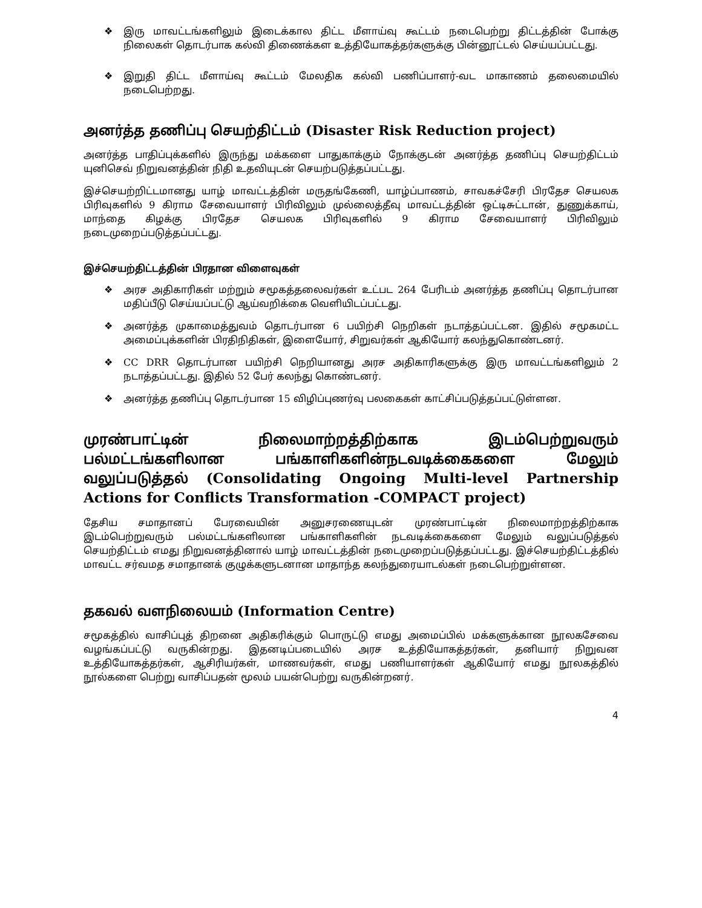❖ இரு மாவட்டங்களிலும் இடைக்கால திட்ட மீளாய்வு கூட்டம் நடைபெற்று திட்டத்தின் போக்கு நிலைகள் தொடர்பாக கல்வி திணைக்கள உத்தியோகத்தர்களுக்கு பின்னூட்டல் செய்யப்பட்டது.
❖ இறுதி திட்ட மீளாய்வு கூட்டம் மேலதிக கல்வி பணிப்பாளர்-வட மாகாணம் தலைமையில் நடைபெற்றது.
அனர்த்த தணிப்பு செயற்திட்டம் (Disaster Risk Reduction project)
அனர்த்த பாதிப்புக்களில் இருந்து மக்களை பாதுகாக்கும் நோக்குடன் அனர்த்த தணிப்பு செயற்திட்டம் யுனிசெவ் நிறுவனத்தின் நிதி உதவியுடன் செயற்படுத்தப்பட்டது.
இச்செயற்றிட்டமானது யாழ் மாவட்டத்தின் மருதங்கேணி, யாழ்ப்பாணம், சாவகச்சேரி பிரதேச செயலக பிரிவுகளில் 9 கிராம சேவையாளர் பிரிவிலும் முல்லைத்தீவு மாவட்டத்தின் ஒட்டிசுட்டான், துணுக்காய், மாந்தை கிழக்கு பிரதேச செயலக பிரிவுகளில் 9 கிராம சேவையாளர் பிரிவிலும் நடைமுறைப்படுத்தப்பட்டது.
இச்செயற்திட்டத்தின் பிரதான விளைவுகள்
❖ அரச அதிகாரிகள் மற்றும் சமூகத்தலைவர்கள் உட்பட 264 பேரிடம் அனர்த்த தணிப்பு தொடர்பான மதிப்பீடு செய்யப்பட்டு ஆய்வறிக்கை வெளியிடப்பட்டது.
❖ அனர்த்த முகாமைத்துவம் தொடர்பான 6 பயிற்சி நெறிகள் நடாத்தப்பட்டன. இதில் சமூகமட்ட அமைப்புக்களின் பிரதிநிதிகள், இளையோர், சிறுவர்கள் ஆகியோர் கலந்துகொண்டனர்.
❖ CC DRR தொடர்பான பயிற்சி நெறியானது அரச அதிகாரிகளுக்கு இரு மாவட்டங்களிலும் 2 நடாத்தப்பட்டது. இதில் 52 பேர் கலந்து கொண்டனர்.
❖ அனர்த்த தணிப்பு தொடர்பான 15 விழிப்புணர்வு பலகைகள் காட்சிப்படுத்தப்பட்டுள்ளன.
முரண்பாட்டின் நிலைமாற்றத்திற்காக இடம்பெற்றுவரும் பல்மட்டங்களிலான பங்காளிகளின்நடவடிக்கைகளை மேலும் வலுப்படுத்தல் (Consolidating Ongoing Multi-level Partnership Actions for Conflicts Transformation -COMPACT project)
தேசிய சமாதானப் பேரவையின் அனுசரணையுடன் முரண்பாட்டின் நிலைமாற்றத்திற்காக இடம்பெற்றுவரும் பல்மட்டங்களிலான பங்காளிகளின் நடவடிக்கைகளை மேலும் வலுப்படுத்தல் செயற்திட்டம் எமது நிறுவனத்தினால் யாழ் மாவட்டத்தின் நடைமுறைப்படுத்தப்பட்டது. இச்செயற்திட்டத்தில் மாவட்ட சர்வமத சமாதானக் குழுக்களுடனான மாதாந்த கலந்துரையாடல்கள் நடைபெற்றுள்ளன.
தகவல் வளநிலையம் (Information Centre)
சமூகத்தில் வாசிப்புத் திறனை அதிகரிக்கும் பொருட்டு எமது அமைப்பில் மக்களுக்கான நூலகசேவை வழங்கப்பட்டு வருகின்றது. இதனடிப்படையில் அரச உத்தியோகத்தர்கள், தனியார் நிறுவன உத்தியோகத்தர்கள், ஆசிரியர்கள், மாணவர்கள், எமது பணியாளர்கள் ஆகியோர் எமது நூலகத்தில் நூல்களை பெற்று வாசிப்பதன் மூலம் பயன்பெற்று வருகின்றனர்.
4